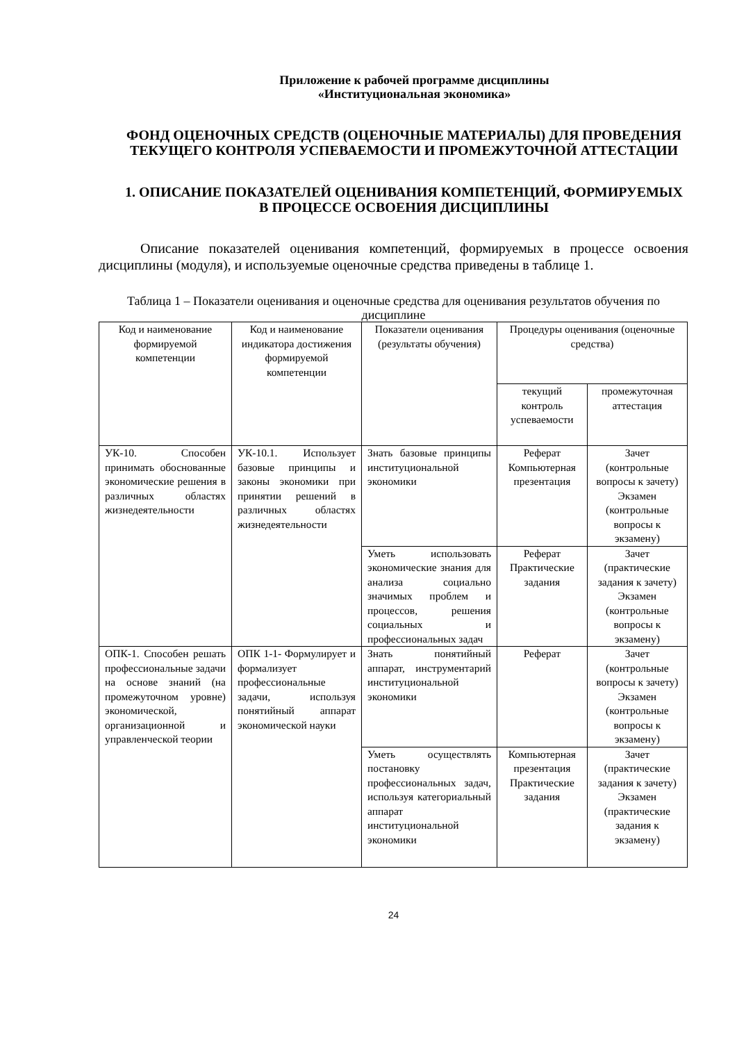Приложение к рабочей программе дисциплины
«Институциональная экономика»
ФОНД ОЦЕНОЧНЫХ СРЕДСТВ (ОЦЕНОЧНЫЕ МАТЕРИАЛЫ) ДЛЯ ПРОВЕДЕНИЯ ТЕКУЩЕГО КОНТРОЛЯ УСПЕВАЕМОСТИ И ПРОМЕЖУТОЧНОЙ АТТЕСТАЦИИ
1. ОПИСАНИЕ ПОКАЗАТЕЛЕЙ ОЦЕНИВАНИЯ КОМПЕТЕНЦИЙ, ФОРМИРУЕМЫХ В ПРОЦЕССЕ ОСВОЕНИЯ ДИСЦИПЛИНЫ
Описание показателей оценивания компетенций, формируемых в процессе освоения дисциплины (модуля), и используемые оценочные средства приведены в таблице 1.
Таблица 1 – Показатели оценивания и оценочные средства для оценивания результатов обучения по дисциплине
| Код и наименование формируемой компетенции | Код и наименование индикатора достижения формируемой компетенции | Показатели оценивания (результаты обучения) | Процедуры оценивания (оценочные средства) | |
| --- | --- | --- | --- | --- |
| | | | текущий контроль успеваемости | промежуточная аттестация |
| УК-10. Способен принимать обоснованные экономические решения в различных областях жизнедеятельности | УК-10.1. Использует базовые принципы и законы экономики при принятии решений в различных областях жизнедеятельности | Знать базовые принципы институциональной экономики | Реферат Компьютерная презентация | Зачет (контрольные вопросы к зачету) Экзамен (контрольные вопросы к экзамену) |
| | | Уметь использовать экономические знания для анализа социально значимых проблем и процессов, решения социальных и профессиональных задач | Реферат Практические задания | Зачет (практические задания к зачету) Экзамен (контрольные вопросы к экзамену) |
| ОПК-1. Способен решать профессиональные задачи на основе знаний (на промежуточном уровне) экономической, организационной и управленческой теории | ОПК 1-1- Формулирует и формализует профессиональные задачи, используя понятийный аппарат экономической науки | Знать понятийный аппарат, инструментарий институциональной экономики | Реферат | Зачет (контрольные вопросы к зачету) Экзамен (контрольные вопросы к экзамену) |
| | | Уметь осуществлять постановку профессиональных задач, используя категориальный аппарат институциональной экономики | Компьютерная презентация Практические задания | Зачет (практические задания к зачету) Экзамен (практические задания к экзамену) |
24